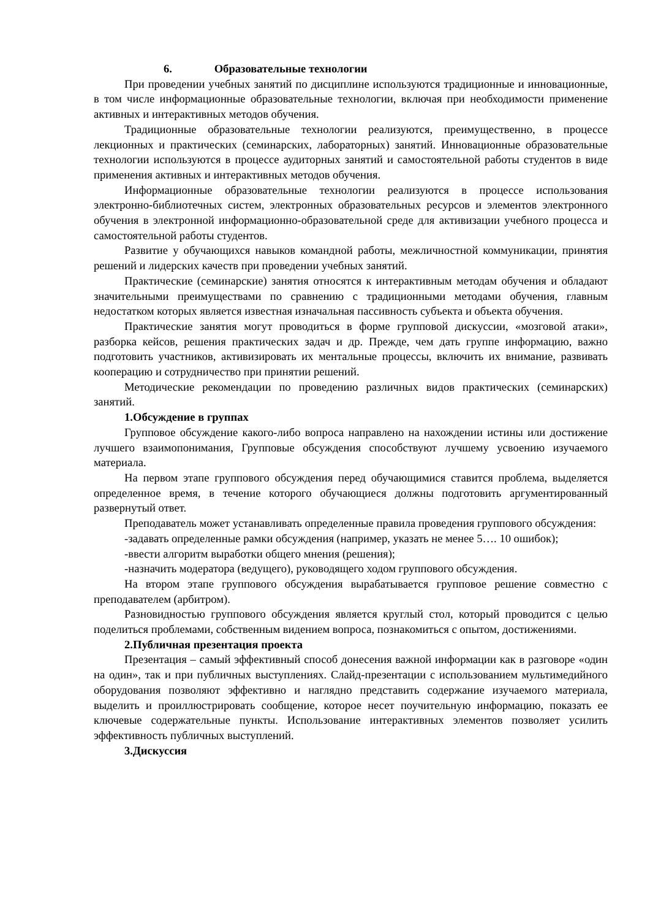6. Образовательные технологии
При проведении учебных занятий по дисциплине используются традиционные и инновационные, в том числе информационные образовательные технологии, включая при необходимости применение активных и интерактивных методов обучения.
Традиционные образовательные технологии реализуются, преимущественно, в процессе лекционных и практических (семинарских, лабораторных) занятий. Инновационные образовательные технологии используются в процессе аудиторных занятий и самостоятельной работы студентов в виде применения активных и интерактивных методов обучения.
Информационные образовательные технологии реализуются в процессе использования электронно-библиотечных систем, электронных образовательных ресурсов и элементов электронного обучения в электронной информационно-образовательной среде для активизации учебного процесса и самостоятельной работы студентов.
Развитие у обучающихся навыков командной работы, межличностной коммуникации, принятия решений и лидерских качеств при проведении учебных занятий.
Практические (семинарские) занятия относятся к интерактивным методам обучения и обладают значительными преимуществами по сравнению с традиционными методами обучения, главным недостатком которых является известная изначальная пассивность субъекта и объекта обучения.
Практические занятия могут проводиться в форме групповой дискуссии, «мозговой атаки», разборка кейсов, решения практических задач и др. Прежде, чем дать группе информацию, важно подготовить участников, активизировать их ментальные процессы, включить их внимание, развивать кооперацию и сотрудничество при принятии решений.
Методические рекомендации по проведению различных видов практических (семинарских) занятий.
1.Обсуждение в группах
Групповое обсуждение какого-либо вопроса направлено на нахождении истины или достижение лучшего взаимопонимания, Групповые обсуждения способствуют лучшему усвоению изучаемого материала.
На первом этапе группового обсуждения перед обучающимися ставится проблема, выделяется определенное время, в течение которого обучающиеся должны подготовить аргументированный развернутый ответ.
Преподаватель может устанавливать определенные правила проведения группового обсуждения:
-задавать определенные рамки обсуждения (например, указать не менее 5…. 10 ошибок);
-ввести алгоритм выработки общего мнения (решения);
-назначить модератора (ведущего), руководящего ходом группового обсуждения.
На втором этапе группового обсуждения вырабатывается групповое решение совместно с преподавателем (арбитром).
Разновидностью группового обсуждения является круглый стол, который проводится с целью поделиться проблемами, собственным видением вопроса, познакомиться с опытом, достижениями.
2.Публичная презентация проекта
Презентация – самый эффективный способ донесения важной информации как в разговоре «один на один», так и при публичных выступлениях. Слайд-презентации с использованием мультимедийного оборудования позволяют эффективно и наглядно представить содержание изучаемого материала, выделить и проиллюстрировать сообщение, которое несет поучительную информацию, показать ее ключевые содержательные пункты. Использование интерактивных элементов позволяет усилить эффективность публичных выступлений.
3.Дискуссия